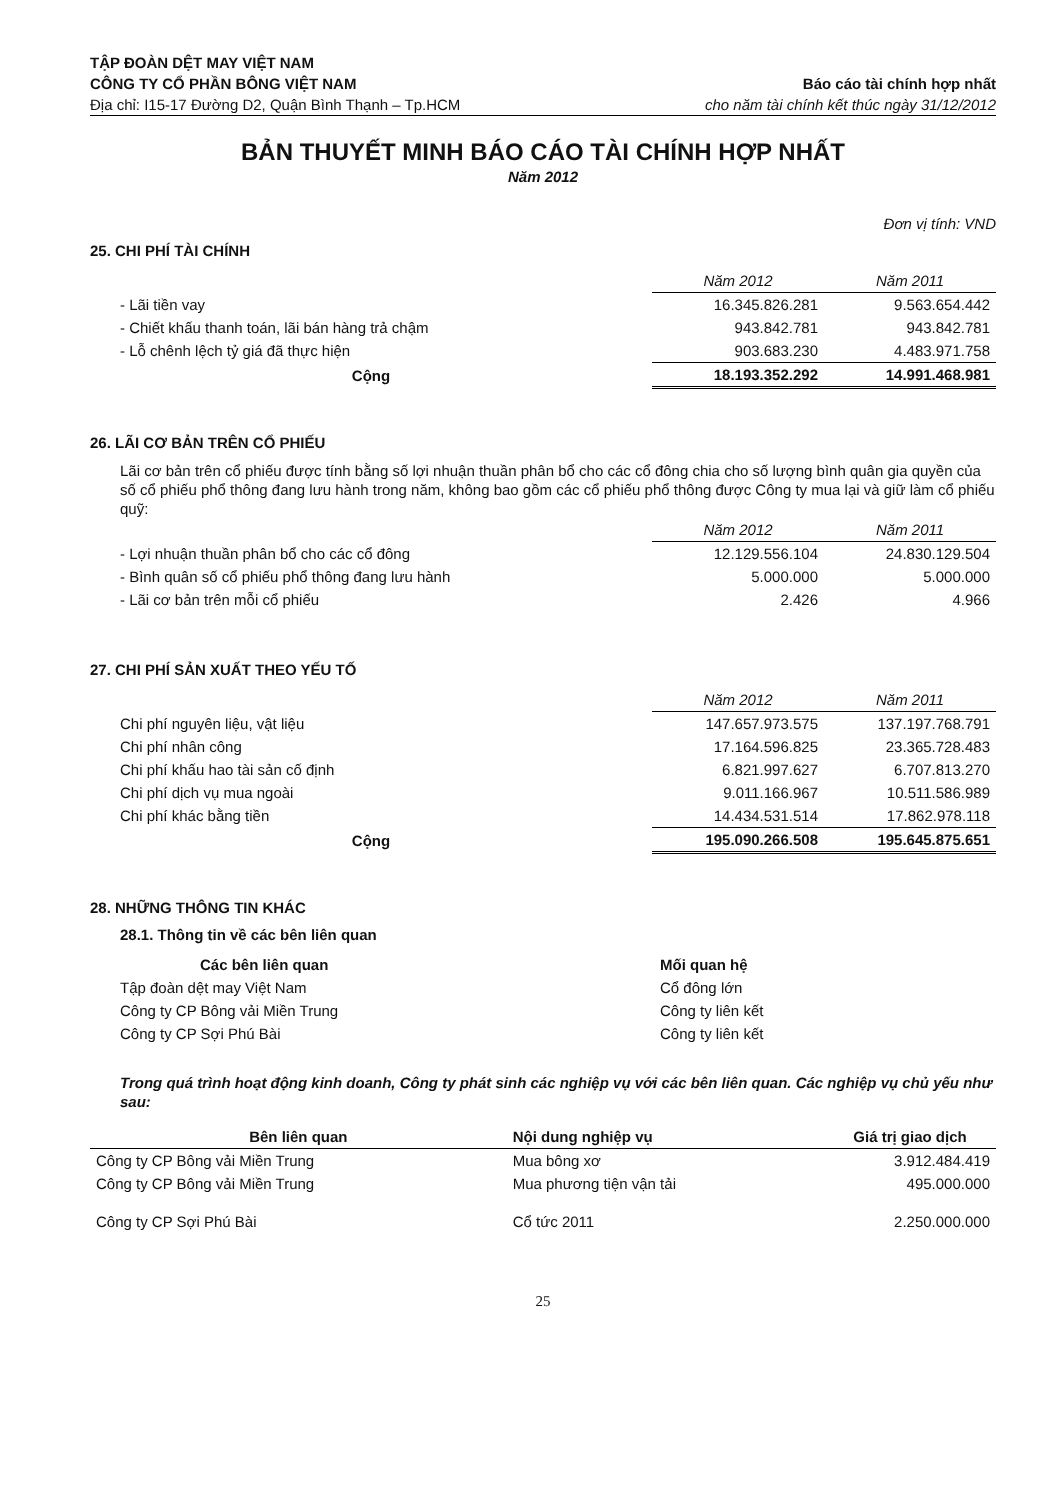TẬP ĐOÀN DỆT MAY VIỆT NAM
CÔNG TY CỔ PHẦN BÔNG VIỆT NAM
Địa chỉ: I15-17 Đường D2, Quận Bình Thạnh – Tp.HCM
Báo cáo tài chính hợp nhất
cho năm tài chính kết thúc ngày 31/12/2012
BẢN THUYẾT MINH BÁO CÁO TÀI CHÍNH HỢP NHẤT
Năm 2012
Đơn vị tính: VND
25. CHI PHÍ TÀI CHÍNH
| | Năm 2012 | Năm 2011 |
| --- | --- | --- |
| - Lãi tiền vay | 16.345.826.281 | 9.563.654.442 |
| - Chiết khấu thanh toán, lãi bán hàng trả chậm | 943.842.781 | 943.842.781 |
| - Lỗ chênh lệch tỷ giá đã thực hiện | 903.683.230 | 4.483.971.758 |
| Cộng | 18.193.352.292 | 14.991.468.981 |
26. LÃI CƠ BẢN TRÊN CỔ PHIẾU
Lãi cơ bản trên cổ phiếu được tính bằng số lợi nhuận thuần phân bổ cho các cổ đông chia cho số lượng bình quân gia quyền của số cổ phiếu phổ thông đang lưu hành trong năm, không bao gồm các cổ phiếu phổ thông được Công ty mua lại và giữ làm cổ phiếu quỹ:
| | Năm 2012 | Năm 2011 |
| --- | --- | --- |
| - Lợi nhuận thuần phân bổ cho các cổ đông | 12.129.556.104 | 24.830.129.504 |
| - Bình quân số cổ phiếu phổ thông đang lưu hành | 5.000.000 | 5.000.000 |
| - Lãi cơ bản trên mỗi cổ phiếu | 2.426 | 4.966 |
27. CHI PHÍ SẢN XUẤT THEO YẾU TỐ
| | Năm 2012 | Năm 2011 |
| --- | --- | --- |
| Chi phí nguyên liệu, vật liệu | 147.657.973.575 | 137.197.768.791 |
| Chi phí nhân công | 17.164.596.825 | 23.365.728.483 |
| Chi phí khấu hao tài sản cố định | 6.821.997.627 | 6.707.813.270 |
| Chi phí dịch vụ mua ngoài | 9.011.166.967 | 10.511.586.989 |
| Chi phí khác bằng tiền | 14.434.531.514 | 17.862.978.118 |
| Cộng | 195.090.266.508 | 195.645.875.651 |
28. NHỮNG THÔNG TIN KHÁC
28.1. Thông tin về các bên liên quan
| Các bên liên quan | Mối quan hệ |
| --- | --- |
| Tập đoàn dệt may Việt Nam | Cổ đông lớn |
| Công ty CP Bông vải Miền Trung | Công ty liên kết |
| Công ty CP Sợi Phú Bài | Công ty liên kết |
Trong quá trình hoạt động kinh doanh, Công ty phát sinh các nghiệp vụ với các bên liên quan. Các nghiệp vụ chủ yếu như sau:
| Bên liên quan | Nội dung nghiệp vụ | Giá trị giao dịch |
| --- | --- | --- |
| Công ty CP Bông vải Miền Trung | Mua bông xơ | 3.912.484.419 |
| Công ty CP Bông vải Miền Trung | Mua phương tiện vận tải | 495.000.000 |
| Công ty CP Sợi Phú Bài | Cổ tức 2011 | 2.250.000.000 |
25